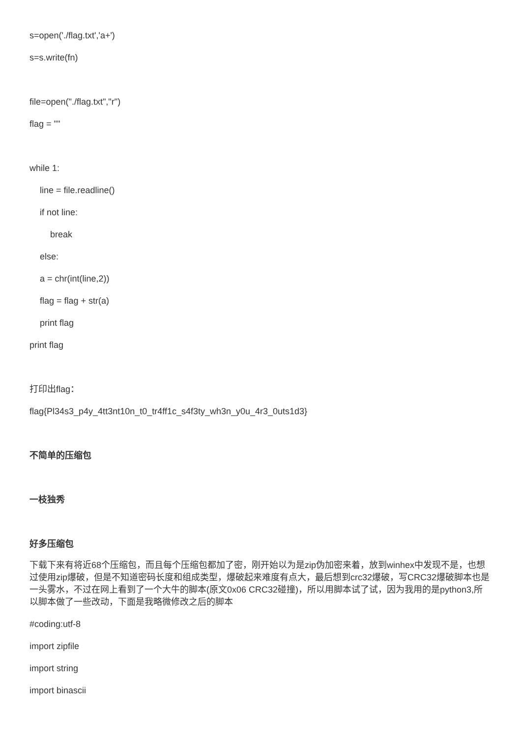s=open('./flag.txt','a+')
s=s.write(fn)
file=open("./flag.txt","r")
flag = ""
while 1:
line = file.readline()
if not line:
break
else:
a = chr(int(line,2))
flag = flag + str(a)
print flag
print flag
打印出flag：
flag{Pl34s3_p4y_4tt3nt10n_t0_tr4ff1c_s4f3ty_wh3n_y0u_4r3_0uts1d3}
不简单的压缩包
一枝独秀
好多压缩包
下载下来有将近68个压缩包，而且每个压缩包都加了密，刚开始以为是zip伪加密来着，放到winhex中发现不是，也想过使用zip爆破，但是不知道密码长度和组成类型，爆破起来难度有点大，最后想到crc32爆破，写CRC32爆破脚本也是一头雾水，不过在网上看到了一个大牛的脚本(原文0x06 CRC32碰撞)，所以用脚本试了试，因为我用的是python3,所以脚本做了一些改动，下面是我略微修改之后的脚本
#coding:utf-8
import zipfile
import string
import binascii